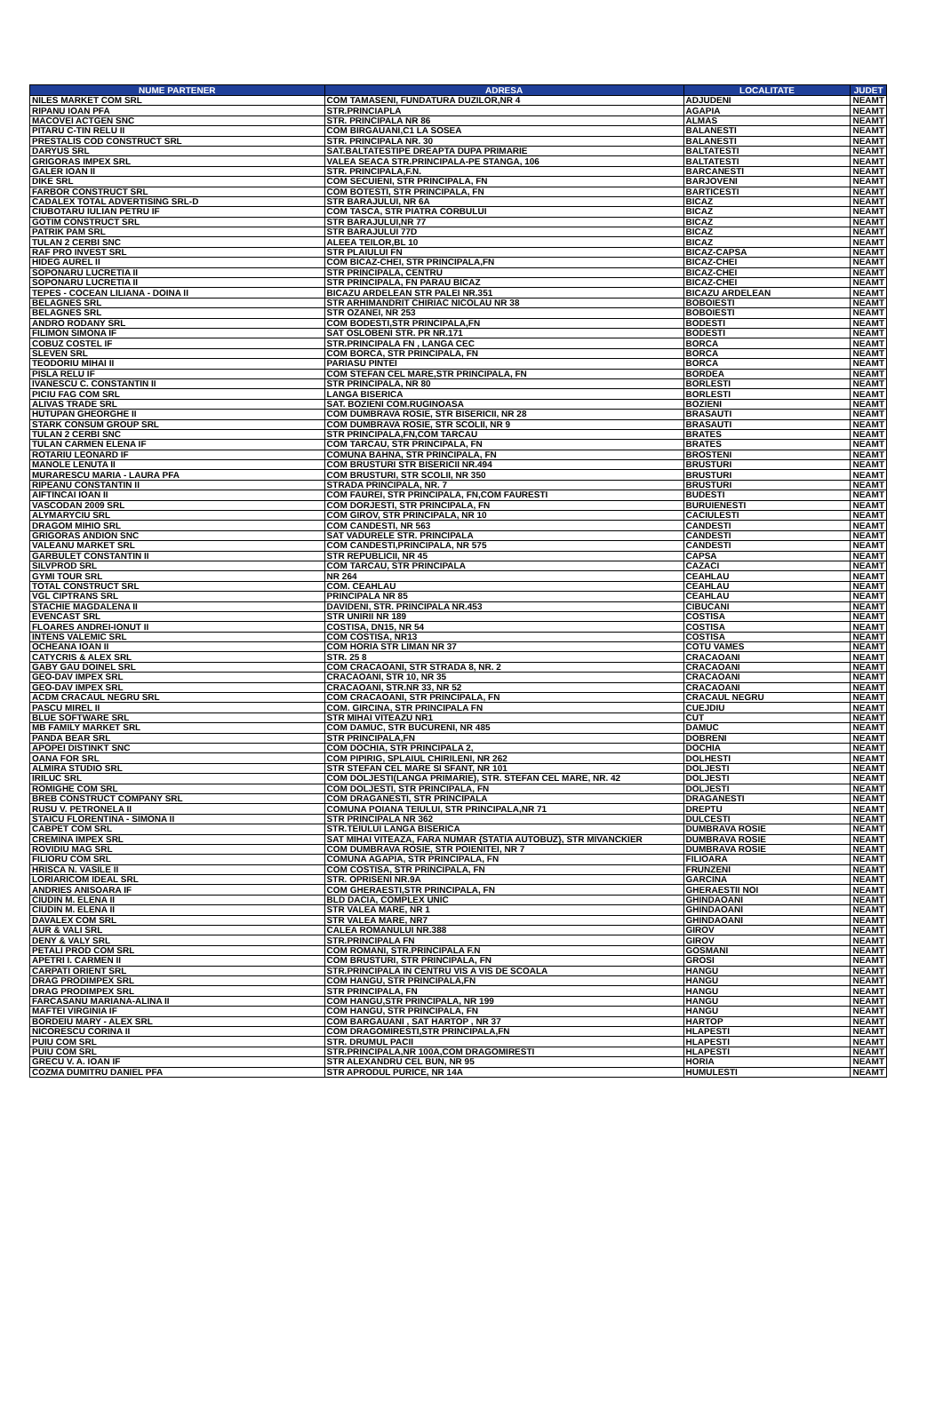| NUME PARTENER | ADRESA | LOCALITATE | JUDET |
| --- | --- | --- | --- |
| NILES MARKET COM SRL | COM TAMASENI, FUNDATURA DUZILOR,NR 4 | ADJUDENI | NEAMT |
| RIPANU IOAN PFA | STR.PRINCIAPLA | AGAPIA | NEAMT |
| MACOVEI ACTGEN SNC | STR. PRINCIPALA NR 86 | ALMAS | NEAMT |
| PITARU C-TIN RELU II | COM BIRGAUANI,C1 LA SOSEA | BALANESTI | NEAMT |
| PRESTALIS COD CONSTRUCT SRL | STR. PRINCIPALA NR. 30 | BALANESTI | NEAMT |
| DARYUS SRL | SAT.BALTATESTIPE DREAPTA DUPA PRIMARIE | BALTATESTI | NEAMT |
| GRIGORAS IMPEX SRL | VALEA SEACA STR.PRINCIPALA-PE STANGA, 106 | BALTATESTI | NEAMT |
| GALER IOAN II | STR. PRINCIPALA,F.N. | BARCANESTI | NEAMT |
| DIKE SRL | COM SECUIENI, STR PRINCIPALA, FN | BARJOVENI | NEAMT |
| FARBOR CONSTRUCT SRL | COM BOTESTI, STR PRINCIPALA, FN | BARTICESTI | NEAMT |
| CADALEX TOTAL ADVERTISING SRL-D | STR BARAJULUI, NR 6A | BICAZ | NEAMT |
| CIUBOTARU IULIAN PETRU IF | COM TASCA, STR PIATRA CORBULUI | BICAZ | NEAMT |
| GOTIM CONSTRUCT SRL | STR BARAJULUI,NR 77 | BICAZ | NEAMT |
| PATRIK PAM SRL | STR BARAJULUI 77D | BICAZ | NEAMT |
| TULAN 2 CERBI SNC | ALEEA TEILOR,BL 10 | BICAZ | NEAMT |
| RAF PRO INVEST SRL | STR PLAIULUI FN | BICAZ-CAPSA | NEAMT |
| HIDEG AUREL II | COM BICAZ-CHEI, STR PRINCIPALA,FN | BICAZ-CHEI | NEAMT |
| SOPONARU LUCRETIA II | STR PRINCIPALA, CENTRU | BICAZ-CHEI | NEAMT |
| SOPONARU LUCRETIA II | STR PRINCIPALA, FN PARAU BICAZ | BICAZ-CHEI | NEAMT |
| TEPES - COCEAN LILIANA - DOINA II | BICAZU ARDELEAN STR PALEI NR.351 | BICAZU ARDELEAN | NEAMT |
| BELAGNES SRL | STR ARHIMANDRIT CHIRIAC NICOLAU NR 38 | BOBOIESTI | NEAMT |
| BELAGNES SRL | STR OZANEI, NR 253 | BOBOIESTI | NEAMT |
| ANDRO RODANY SRL | COM BODESTI,STR PRINCIPALA,FN | BODESTI | NEAMT |
| FILIMON SIMONA IF | SAT OSLOBENI STR. PR NR.171 | BODESTI | NEAMT |
| COBUZ COSTEL IF | STR.PRINCIPALA FN , LANGA CEC | BORCA | NEAMT |
| SLEVEN SRL | COM BORCA, STR PRINCIPALA, FN | BORCA | NEAMT |
| TEODORIU MIHAI II | PARIASU PINTEI | BORCA | NEAMT |
| PISLA RELU IF | COM STEFAN CEL MARE,STR PRINCIPALA, FN | BORDEA | NEAMT |
| IVANESCU C. CONSTANTIN II | STR PRINCIPALA, NR 80 | BORLESTI | NEAMT |
| PICIU FAG COM SRL | LANGA BISERICA | BORLESTI | NEAMT |
| ALIVAS TRADE SRL | SAT. BOZIENI COM.RUGINOASA | BOZIENI | NEAMT |
| HUTUPAN GHEORGHE II | COM DUMBRAVA ROSIE, STR BISERICII, NR 28 | BRASAUTI | NEAMT |
| STARK CONSUM GROUP SRL | COM DUMBRAVA ROSIE, STR SCOLII, NR 9 | BRASAUTI | NEAMT |
| TULAN 2 CERBI SNC | STR PRINCIPALA,FN,COM TARCAU | BRATES | NEAMT |
| TULAN CARMEN ELENA IF | COM TARCAU, STR PRINCIPALA, FN | BRATES | NEAMT |
| ROTARIU LEONARD IF | COMUNA BAHNA, STR PRINCIPALA, FN | BROSTENI | NEAMT |
| MANOLE LENUTA II | COM BRUSTURI STR BISERICII NR.494 | BRUSTURI | NEAMT |
| MURARESCU MARIA - LAURA PFA | COM BRUSTURI, STR SCOLII, NR 350 | BRUSTURI | NEAMT |
| RIPEANU CONSTANTIN II | STRADA PRINCIPALA, NR. 7 | BRUSTURI | NEAMT |
| AIFTINCAI IOAN II | COM FAUREI, STR PRINCIPALA, FN,COM FAURESTI | BUDESTI | NEAMT |
| VASCODAN 2009 SRL | COM DORJESTI, STR PRINCIPALA, FN | BURUIENESTI | NEAMT |
| ALYMARYCIU SRL | COM GIROV, STR PRINCIPALA, NR 10 | CACIULESTI | NEAMT |
| DRAGOM MIHIO SRL | COM CANDESTI, NR 563 | CANDESTI | NEAMT |
| GRIGORAS ANDION SNC | SAT VADURELE STR. PRINCIPALA | CANDESTI | NEAMT |
| VALEANU MARKET SRL | COM CANDESTI,PRINCIPALA, NR 575 | CANDESTI | NEAMT |
| GARBULET CONSTANTIN II | STR REPUBLICII, NR 45 | CAPSA | NEAMT |
| SILVPROD SRL | COM TARCAU, STR PRINCIPALA | CAZACI | NEAMT |
| GYMI TOUR SRL | NR 264 | CEAHLAU | NEAMT |
| TOTAL CONSTRUCT SRL | COM. CEAHLAU | CEAHLAU | NEAMT |
| VGL CIPTRANS SRL | PRINCIPALA NR 85 | CEAHLAU | NEAMT |
| STACHIE MAGDALENA II | DAVIDENI, STR. PRINCIPALA NR.453 | CIBUCANI | NEAMT |
| EVENCAST SRL | STR UNIRII NR 189 | COSTISA | NEAMT |
| FLOARES ANDREI-IONUT II | COSTISA, DN15, NR 54 | COSTISA | NEAMT |
| INTENS VALEMIC SRL | COM COSTISA, NR13 | COSTISA | NEAMT |
| OCHEANA IOAN II | COM HORIA STR LIMAN NR 37 | COTU VAMES | NEAMT |
| CATYCRIS & ALEX SRL | STR. 25 8 | CRACAOANI | NEAMT |
| GABY GAU DOINEL SRL | COM CRACAOANI, STR STRADA 8, NR. 2 | CRACAOANI | NEAMT |
| GEO-DAV IMPEX SRL | CRACAOANI, STR 10, NR 35 | CRACAOANI | NEAMT |
| GEO-DAV IMPEX SRL | CRACAOANI, STR.NR 33, NR 52 | CRACAOANI | NEAMT |
| ACDM CRACAUL NEGRU SRL | COM CRACAOANI, STR PRINCIPALA, FN | CRACAUL NEGRU | NEAMT |
| PASCU MIREL II | COM. GIRCINA, STR PRINCIPALA FN | CUEJDIU | NEAMT |
| BLUE SOFTWARE SRL | STR MIHAI VITEAZU NR1 | CUT | NEAMT |
| MB FAMILY MARKET SRL | COM DAMUC, STR BUCURENI, NR 485 | DAMUC | NEAMT |
| PANDA BEAR SRL | STR PRINCIPALA,FN | DOBRENI | NEAMT |
| APOPEI DISTINKT SNC | COM DOCHIA, STR PRINCIPALA 2, | DOCHIA | NEAMT |
| OANA FOR SRL | COM PIPIRIG, SPLAIUL CHIRILENI, NR 262 | DOLHESTI | NEAMT |
| ALMIRA STUDIO SRL | STR STEFAN CEL MARE SI SFANT, NR 101 | DOLJESTI | NEAMT |
| IRILUC SRL | COM DOLJESTI(LANGA PRIMARIE), STR. STEFAN CEL MARE, NR. 42 | DOLJESTI | NEAMT |
| ROMIGHE COM SRL | COM DOLJESTI, STR PRINCIPALA, FN | DOLJESTI | NEAMT |
| BREB CONSTRUCT COMPANY SRL | COM DRAGANESTI, STR PRINCIPALA | DRAGANESTI | NEAMT |
| RUSU V. PETRONELA II | COMUNA POIANA TEIULUI, STR PRINCIPALA,NR 71 | DREPTU | NEAMT |
| STAICU FLORENTINA - SIMONA II | STR PRINCIPALA NR 362 | DULCESTI | NEAMT |
| CABPET COM SRL | STR.TEIULUI LANGA BISERICA | DUMBRAVA ROSIE | NEAMT |
| CREMINA IMPEX SRL | SAT MIHAI VITEAZA, FARA NUMAR {STATIA AUTOBUZ}, STR MIVANCKIER | DUMBRAVA ROSIE | NEAMT |
| ROVIDIU MAG SRL | COM DUMBRAVA ROSIE, STR POIENITEI, NR 7 | DUMBRAVA ROSIE | NEAMT |
| FILIORU COM SRL | COMUNA AGAPIA, STR PRINCIPALA, FN | FILIOARA | NEAMT |
| HRISCA N. VASILE II | COM COSTISA, STR PRINCIPALA, FN | FRUNZENI | NEAMT |
| LORIARICOM IDEAL SRL | STR. OPRISENI NR.9A | GARCINA | NEAMT |
| ANDRIES ANISOARA IF | COM GHERAESTI,STR PRINCIPALA, FN | GHERAESTII NOI | NEAMT |
| CIUDIN M. ELENA II | BLD DACIA, COMPLEX UNIC | GHINDAOANI | NEAMT |
| CIUDIN M. ELENA II | STR VALEA MARE, NR 1 | GHINDAOANI | NEAMT |
| DAVALEX COM SRL | STR VALEA MARE, NR7 | GHINDAOANI | NEAMT |
| AUR & VALI SRL | CALEA ROMANULUI NR.388 | GIROV | NEAMT |
| DENY & VALY SRL | STR.PRINCIPALA FN | GIROV | NEAMT |
| PETALI PROD COM SRL | COM ROMANI, STR.PRINCIPALA F.N | GOSMANI | NEAMT |
| APETRI I. CARMEN II | COM BRUSTURI, STR PRINCIPALA, FN | GROSI | NEAMT |
| CARPATI ORIENT SRL | STR.PRINCIPALA IN CENTRU VIS A VIS DE SCOALA | HANGU | NEAMT |
| DRAG PRODIMPEX SRL | COM HANGU, STR PRINCIPALA,FN | HANGU | NEAMT |
| DRAG PRODIMPEX SRL | STR PRINCIPALA, FN | HANGU | NEAMT |
| FARCASANU MARIANA-ALINA II | COM HANGU,STR PRINCIPALA, NR 199 | HANGU | NEAMT |
| MAFTEI VIRGINIA IF | COM HANGU, STR PRINCIPALA, FN | HANGU | NEAMT |
| BORDEIU MARY - ALEX SRL | COM BARGAUANI , SAT HARTOP , NR 37 | HARTOP | NEAMT |
| NICORESCU CORINA II | COM DRAGOMIRESTI,STR PRINCIPALA,FN | HLAPESTI | NEAMT |
| PUIU COM SRL | STR. DRUMUL PACII | HLAPESTI | NEAMT |
| PUIU COM SRL | STR.PRINCIPALA,NR 100A,COM DRAGOMIRESTI | HLAPESTI | NEAMT |
| GRECU V. A. IOAN IF | STR ALEXANDRU CEL BUN, NR 95 | HORIA | NEAMT |
| COZMA DUMITRU DANIEL PFA | STR APRODUL PURICE, NR 14A | HUMULESTI | NEAMT |